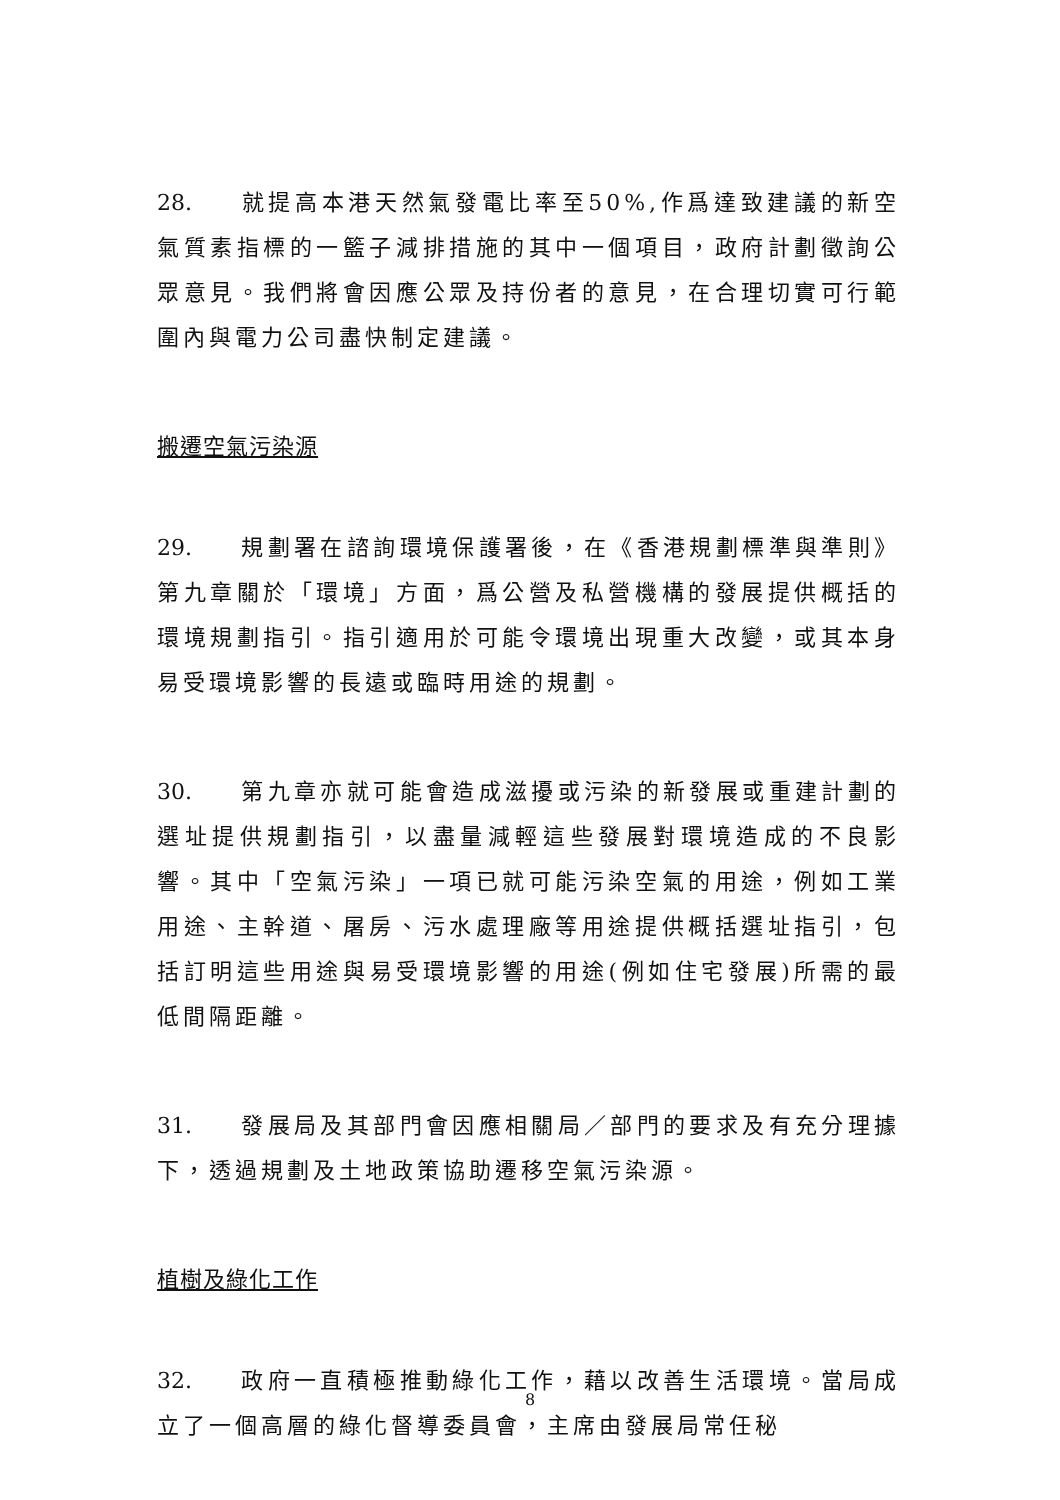28. 就提高本港天然氣發電比率至50%,作爲達致建議的新空氣質素指標的一籃子減排措施的其中一個項目，政府計劃徵詢公眾意見。我們將會因應公眾及持份者的意見，在合理切實可行範圍內與電力公司盡快制定建議。
搬遷空氣污染源
29. 規劃署在諮詢環境保護署後，在《香港規劃標準與準則》第九章關於「環境」方面，爲公營及私營機構的發展提供概括的環境規劃指引。指引適用於可能令環境出現重大改變，或其本身易受環境影響的長遠或臨時用途的規劃。
30. 第九章亦就可能會造成滋擾或污染的新發展或重建計劃的選址提供規劃指引，以盡量減輕這些發展對環境造成的不良影響。其中「空氣污染」一項已就可能污染空氣的用途，例如工業用途、主幹道、屠房、污水處理廠等用途提供概括選址指引，包括訂明這些用途與易受環境影響的用途(例如住宅發展)所需的最低間隔距離。
31. 發展局及其部門會因應相關局／部門的要求及有充分理據下，透過規劃及土地政策協助遷移空氣污染源。
植樹及綠化工作
32. 政府一直積極推動綠化工作，藉以改善生活環境。當局成立了一個高層的綠化督導委員會，主席由發展局常任秘
8